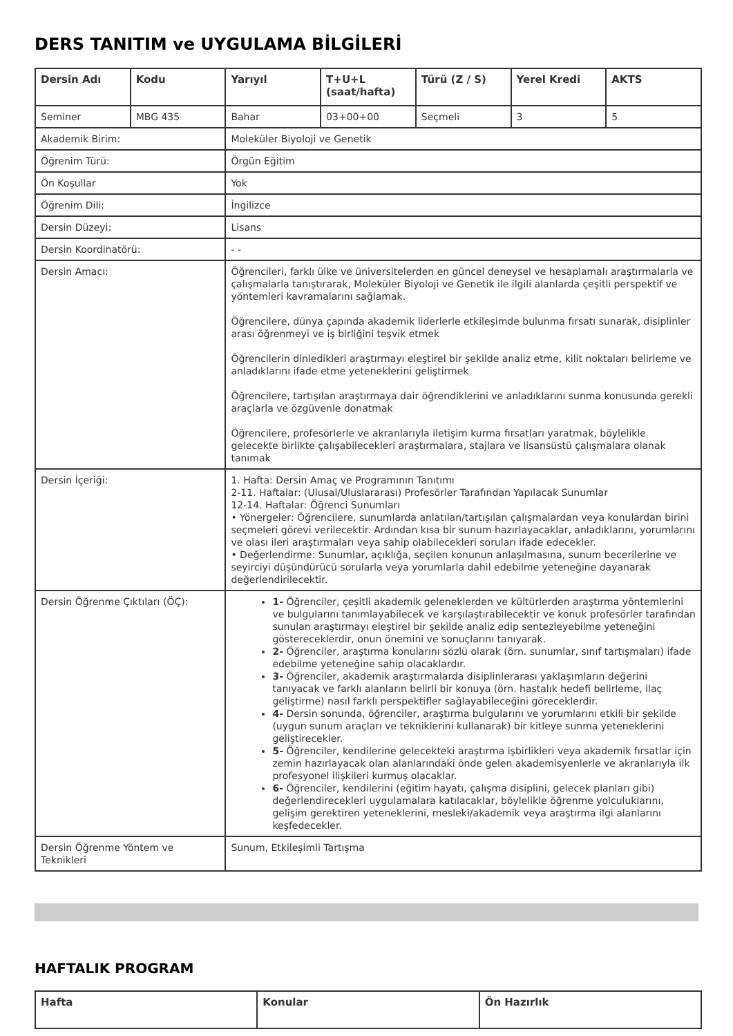DERS TANITIM ve UYGULAMA BİLGİLERİ
| Dersin Adı | Kodu | Yarıyıl | T+U+L (saat/hafta) | Türü (Z / S) | Yerel Kredi | AKTS |
| --- | --- | --- | --- | --- | --- | --- |
| Seminer | MBG 435 | Bahar | 03+00+00 | Seçmeli | 3 | 5 |
| Akademik Birim: | | Moleküler Biyoloji ve Genetik | | | | |
| Öğrenim Türü: | | Örgün Eğitim | | | | |
| Ön Koşullar | | Yok | | | | |
| Öğrenim Dili: | | İngilizce | | | | |
| Dersin Düzeyi: | | Lisans | | | | |
| Dersin Koordinatörü: | | - - | | | | |
| Dersin Amacı: | | Öğrencileri, farklı ülke ve üniversitelerden en güncel deneysel ve hesaplamalı araştırmalarla ve çalışmalarla tanıştırarak, Moleküler Biyoloji ve Genetik ile ilgili alanlarda çeşitli perspektif ve yöntemleri kavramalarını sağlamak. Öğrencilere, dünya çapında akademik liderlerle etkileşimde bulunma fırsatı sunarak, disiplinler arası öğrenmeyi ve iş birliğini teşvik etmek Öğrencilerin dinledikleri araştırmayı eleştirel bir şekilde analiz etme, kilit noktaları belirleme ve anladıklarını ifade etme yeteneklerini geliştirmek Öğrencilere, tartışılan araştırmaya dair öğrendiklerini ve anladıklarını sunma konusunda gerekli araçlarla ve özgüvenle donatmak Öğrencilere, profesörlerle ve akranlarıyla iletişim kurma fırsatları yaratmak, böylelikle gelecekte birlikte çalışabilecekleri araştırmalara, stajlara ve lisansüstü çalışmalara olanak tanımak | | | | |
| Dersin İçeriği: | | 1. Hafta: Dersin Amaç ve Programının Tanıtımı 2-11. Haftalar: (Ulusal/Uluslararası) Profesörler Tarafından Yapılacak Sunumlar 12-14. Haftalar: Öğrenci Sunumları • Yönergeler: Öğrencilere, sunumlarda anlatılan/tartışılan çalışmalardan veya konulardan birini seçmeleri görevi verilecektir. Ardından kısa bir sunum hazırlayacaklar, anladıklarını, yorumlarını ve olası ileri araştırmaları veya sahip olabilecekleri soruları ifade edecekler. • Değerlendirme: Sunumlar, açıklığa, seçilen konunun anlaşılmasına, sunum becerilerine ve seyirciyi düşündürücü sorularla veya yorumlarla dahil edebilme yeteneğine dayanarak değerlendirilecektir. | | | | |
| Dersin Öğrenme Çıktıları (ÖÇ): | | 1- Öğrenciler, çeşitli akademik geleneklerden ve kültürlerden araştırma yöntemlerini ve bulgularını tanımlayabilecek ve karşılaştırabilecektir ve konuk profesörler tarafından sunulan araştırmayı eleştirel bir şekilde analiz edip sentezleyebilme yeteneğini göstereceklerdir, onun önemini ve sonuçlarını tanıyarak. 2- Öğrenciler, araştırma konularını sözlü olarak (örn. sunumlar, sınıf tartışmaları) ifade edebilme yeteneğine sahip olacaklardır. 3- Öğrenciler, akademik araştırmalarda disiplinlerarası yaklaşımların değerini tanıyacak ve farklı alanların belirli bir konuya (örn. hastalık hedefi belirleme, ilaç geliştirme) nasıl farklı perspektifler sağlayabileceğini göreceklerdir. 4- Dersin sonunda, öğrenciler, araştırma bulgularını ve yorumlarını etkili bir şekilde (uygun sunum araçları ve tekniklerini kullanarak) bir kitleye sunma yeteneklerini geliştirecekler. 5- Öğrenciler, kendilerine gelecekteki araştırma işbirlikleri veya akademik fırsatlar için zemin hazırlayacak olan alanlarındaki önde gelen akademisyenlerle ve akranlarıyla ilk profesyonel ilişkileri kurmuş olacaklar. 6- Öğrenciler, kendilerini (eğitim hayatı, çalışma disiplini, gelecek planları gibi) değerlendirecekleri uygulamalara katılacaklar, böylelikle öğrenme yolculuklarını, gelişim gerektiren yeteneklerini, mesleki/akademik veya araştırma ilgi alanlarını keşfedecekler. | | | | |
| Dersin Öğrenme Yöntem ve Teknikleri | | Sunum, Etkileşimli Tartışma | | | | |
HAFTALIK PROGRAM
| Hafta | Konular | Ön Hazırlık |
| --- | --- | --- |